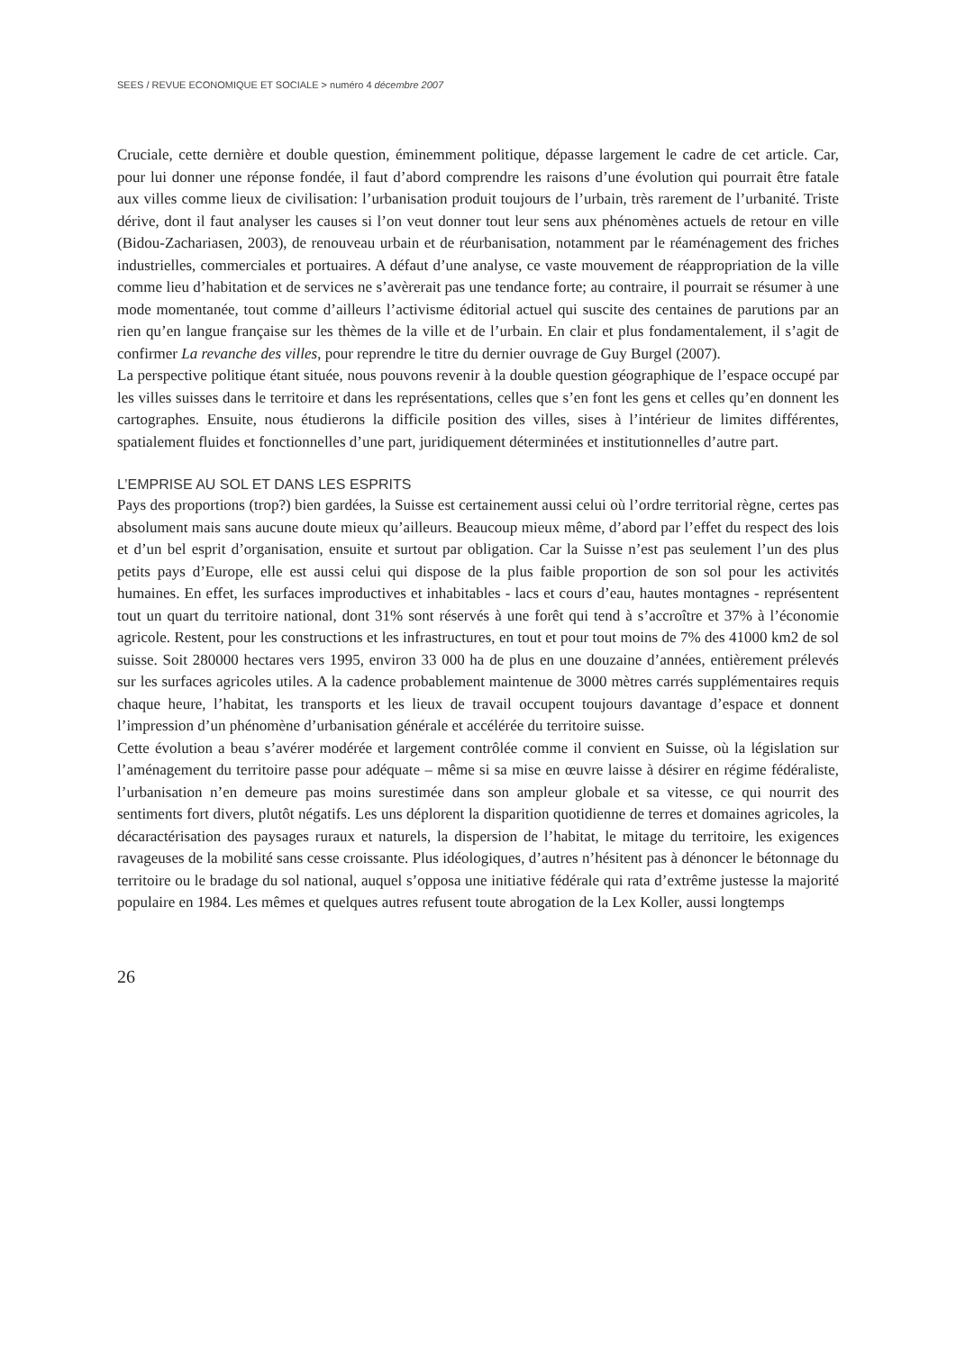SEES / REVUE ECONOMIQUE ET SOCIALE > numéro 4 décembre 2007
Cruciale, cette dernière et double question, éminemment politique, dépasse largement le cadre de cet article. Car, pour lui donner une réponse fondée, il faut d’abord comprendre les raisons d’une évolution qui pourrait être fatale aux villes comme lieux de civilisation: l’urbanisation produit toujours de l’urbain, très rarement de l’urbanité. Triste dérive, dont il faut analyser les causes si l’on veut donner tout leur sens aux phénomènes actuels de retour en ville (Bidou-Zachariasen, 2003), de renouveau urbain et de réurbanisation, notamment par le réaménagement des friches industrielles, commerciales et portuaires. A défaut d’une analyse, ce vaste mouvement de réappropriation de la ville comme lieu d’habitation et de services ne s’avèrerait pas une tendance forte; au contraire, il pourrait se résumer à une mode momentanée, tout comme d’ailleurs l’activisme éditorial actuel qui suscite des centaines de parutions par an rien qu’en langue française sur les thèmes de la ville et de l’urbain. En clair et plus fondamentalement, il s’agit de confirmer La revanche des villes, pour reprendre le titre du dernier ouvrage de Guy Burgel (2007).
La perspective politique étant située, nous pouvons revenir à la double question géographique de l’espace occupé par les villes suisses dans le territoire et dans les représentations, celles que s’en font les gens et celles qu’en donnent les cartographes. Ensuite, nous étudierons la difficile position des villes, sises à l’intérieur de limites différentes, spatialement fluides et fonctionnelles d’une part, juridiquement déterminées et institutionnelles d’autre part.
L’EMPRISE AU SOL ET DANS LES ESPRITS
Pays des proportions (trop?) bien gardées, la Suisse est certainement aussi celui où l’ordre territorial règne, certes pas absolument mais sans aucune doute mieux qu’ailleurs. Beaucoup mieux même, d’abord par l’effet du respect des lois et d’un bel esprit d’organisation, ensuite et surtout par obligation. Car la Suisse n’est pas seulement l’un des plus petits pays d’Europe, elle est aussi celui qui dispose de la plus faible proportion de son sol pour les activités humaines. En effet, les surfaces improductives et inhabitables - lacs et cours d’eau, hautes montagnes - représentent tout un quart du territoire national, dont 31% sont réservés à une forêt qui tend à s’accroître et 37% à l’économie agricole. Restent, pour les constructions et les infrastructures, en tout et pour tout moins de 7% des 41000 km2 de sol suisse. Soit 280000 hectares vers 1995, environ 33 000 ha de plus en une douzaine d’années, entièrement prélevés sur les surfaces agricoles utiles. A la cadence probablement maintenue de 3000 mètres carrés supplémentaires requis chaque heure, l’habitat, les transports et les lieux de travail occupent toujours davantage d’espace et donnent l’impression d’un phénomène d’urbanisation générale et accélérée du territoire suisse.
Cette évolution a beau s’avérer modérée et largement contrôlée comme il convient en Suisse, où la législation sur l’aménagement du territoire passe pour adéquate – même si sa mise en œuvre laisse à désirer en régime fédéraliste, l’urbanisation n’en demeure pas moins surestimée dans son ampleur globale et sa vitesse, ce qui nourrit des sentiments fort divers, plutôt négatifs. Les uns déplorent la disparition quotidienne de terres et domaines agricoles, la décaractérisation des paysages ruraux et naturels, la dispersion de l’habitat, le mitage du territoire, les exigences ravageuses de la mobilité sans cesse croissante. Plus idéologiques, d’autres n’hésitent pas à dénoncer le bétonnage du territoire ou le bradage du sol national, auquel s’opposa une initiative fédérale qui rata d’extrême justesse la majorité populaire en 1984. Les mêmes et quelques autres refusent toute abrogation de la Lex Koller, aussi longtemps
26